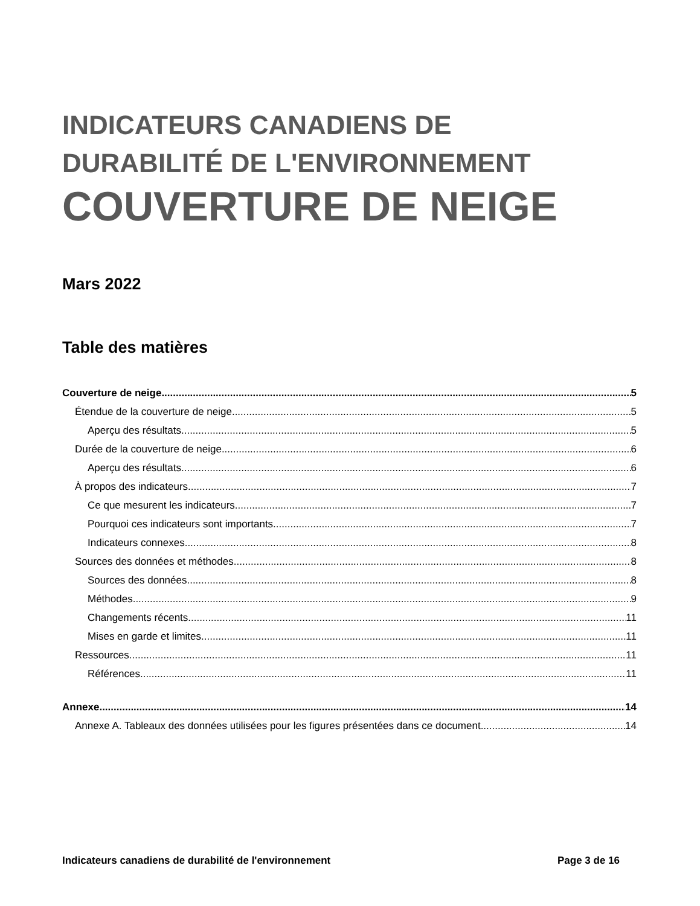INDICATEURS CANADIENS DE
DURABILITÉ DE L'ENVIRONNEMENT
COUVERTURE DE NEIGE
Mars 2022
Table des matières
Couverture de neige 5
Étendue de la couverture de neige 5
Aperçu des résultats 5
Durée de la couverture de neige 6
Aperçu des résultats 6
À propos des indicateurs 7
Ce que mesurent les indicateurs 7
Pourquoi ces indicateurs sont importants 7
Indicateurs connexes 8
Sources des données et méthodes 8
Sources des données 8
Méthodes 9
Changements récents 11
Mises en garde et limites 11
Ressources 11
Références 11
Annexe 14
Annexe A. Tableaux des données utilisées pour les figures présentées dans ce document 14
Indicateurs canadiens de durabilité de l'environnement Page 3 de 16